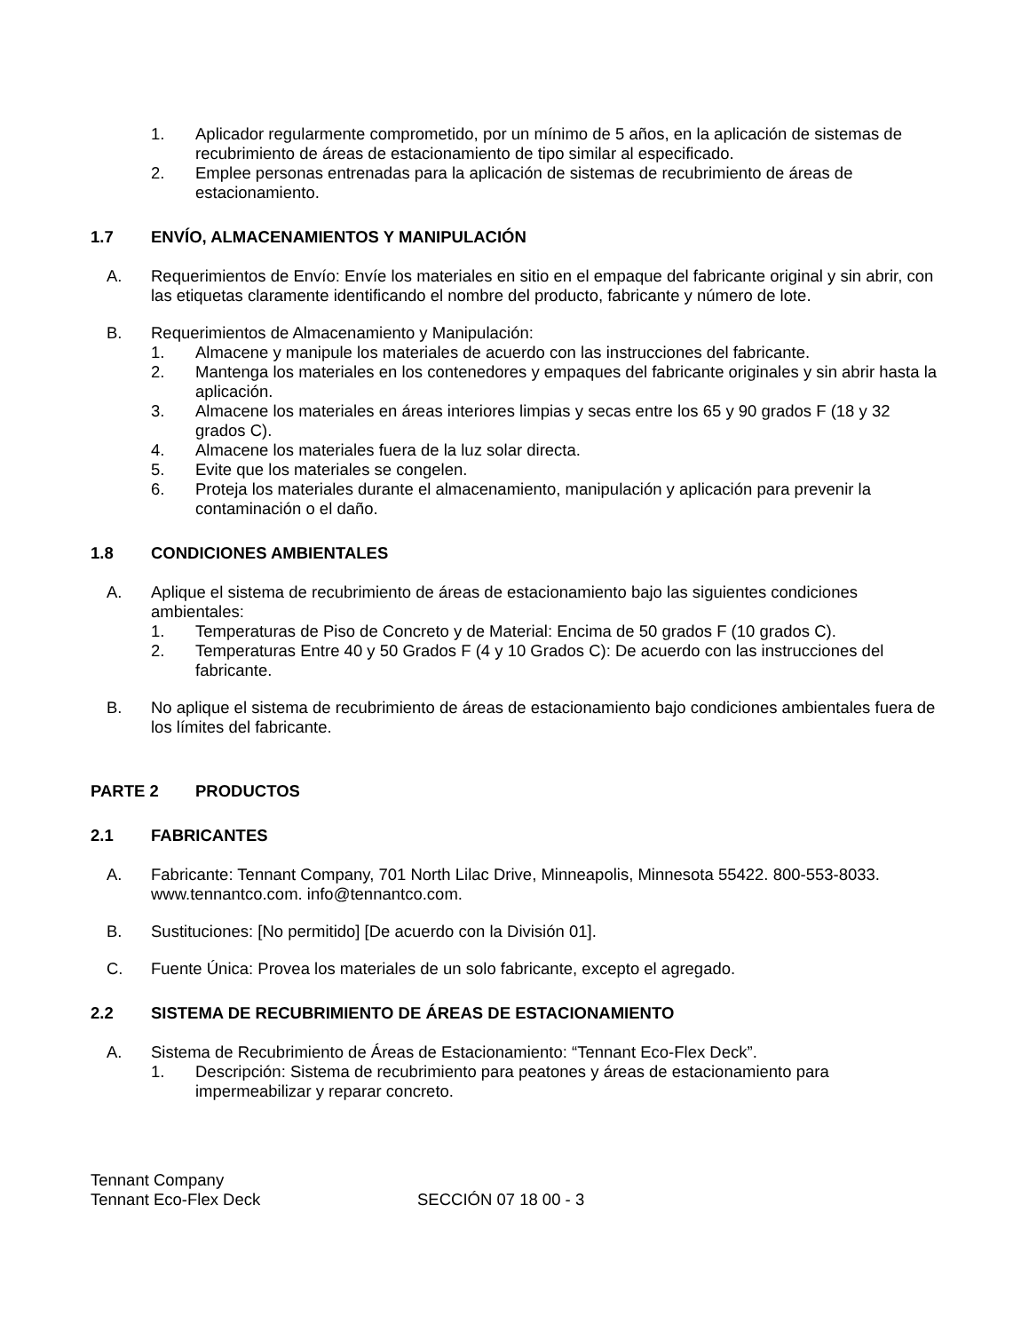1. Aplicador regularmente comprometido, por un mínimo de 5 años, en la aplicación de sistemas de recubrimiento de áreas de estacionamiento de tipo similar al especificado.
2. Emplee personas entrenadas para la aplicación de sistemas de recubrimiento de áreas de estacionamiento.
1.7 ENVÍO, ALMACENAMIENTOS Y MANIPULACIÓN
A. Requerimientos de Envío: Envíe los materiales en sitio en el empaque del fabricante original y sin abrir, con las etiquetas claramente identificando el nombre del producto, fabricante y número de lote.
B. Requerimientos de Almacenamiento y Manipulación:
1. Almacene y manipule los materiales de acuerdo con las instrucciones del fabricante.
2. Mantenga los materiales en los contenedores y empaques del fabricante originales y sin abrir hasta la aplicación.
3. Almacene los materiales en áreas interiores limpias y secas entre los 65 y 90 grados F (18 y 32 grados C).
4. Almacene los materiales fuera de la luz solar directa.
5. Evite que los materiales se congelen.
6. Proteja los materiales durante el almacenamiento, manipulación y aplicación para prevenir la contaminación o el daño.
1.8 CONDICIONES AMBIENTALES
A. Aplique el sistema de recubrimiento de áreas de estacionamiento bajo las siguientes condiciones ambientales:
1. Temperaturas de Piso de Concreto y de Material: Encima de 50 grados F (10 grados C).
2. Temperaturas Entre 40 y 50 Grados F (4 y 10 Grados C): De acuerdo con las instrucciones del fabricante.
B. No aplique el sistema de recubrimiento de áreas de estacionamiento bajo condiciones ambientales fuera de los límites del fabricante.
PARTE 2 PRODUCTOS
2.1 FABRICANTES
A. Fabricante: Tennant Company, 701 North Lilac Drive, Minneapolis, Minnesota 55422. 800-553-8033. www.tennantco.com. info@tennantco.com.
B. Sustituciones: [No permitido] [De acuerdo con la División 01].
C. Fuente Única: Provea los materiales de un solo fabricante, excepto el agregado.
2.2 SISTEMA DE RECUBRIMIENTO DE ÁREAS DE ESTACIONAMIENTO
A. Sistema de Recubrimiento de Áreas de Estacionamiento: “Tennant Eco-Flex Deck”.
1. Descripción: Sistema de recubrimiento para peatones y áreas de estacionamiento para impermeabilizar y reparar concreto.
Tennant Company
Tennant Eco-Flex Deck SECCIÓN 07 18 00 - 3